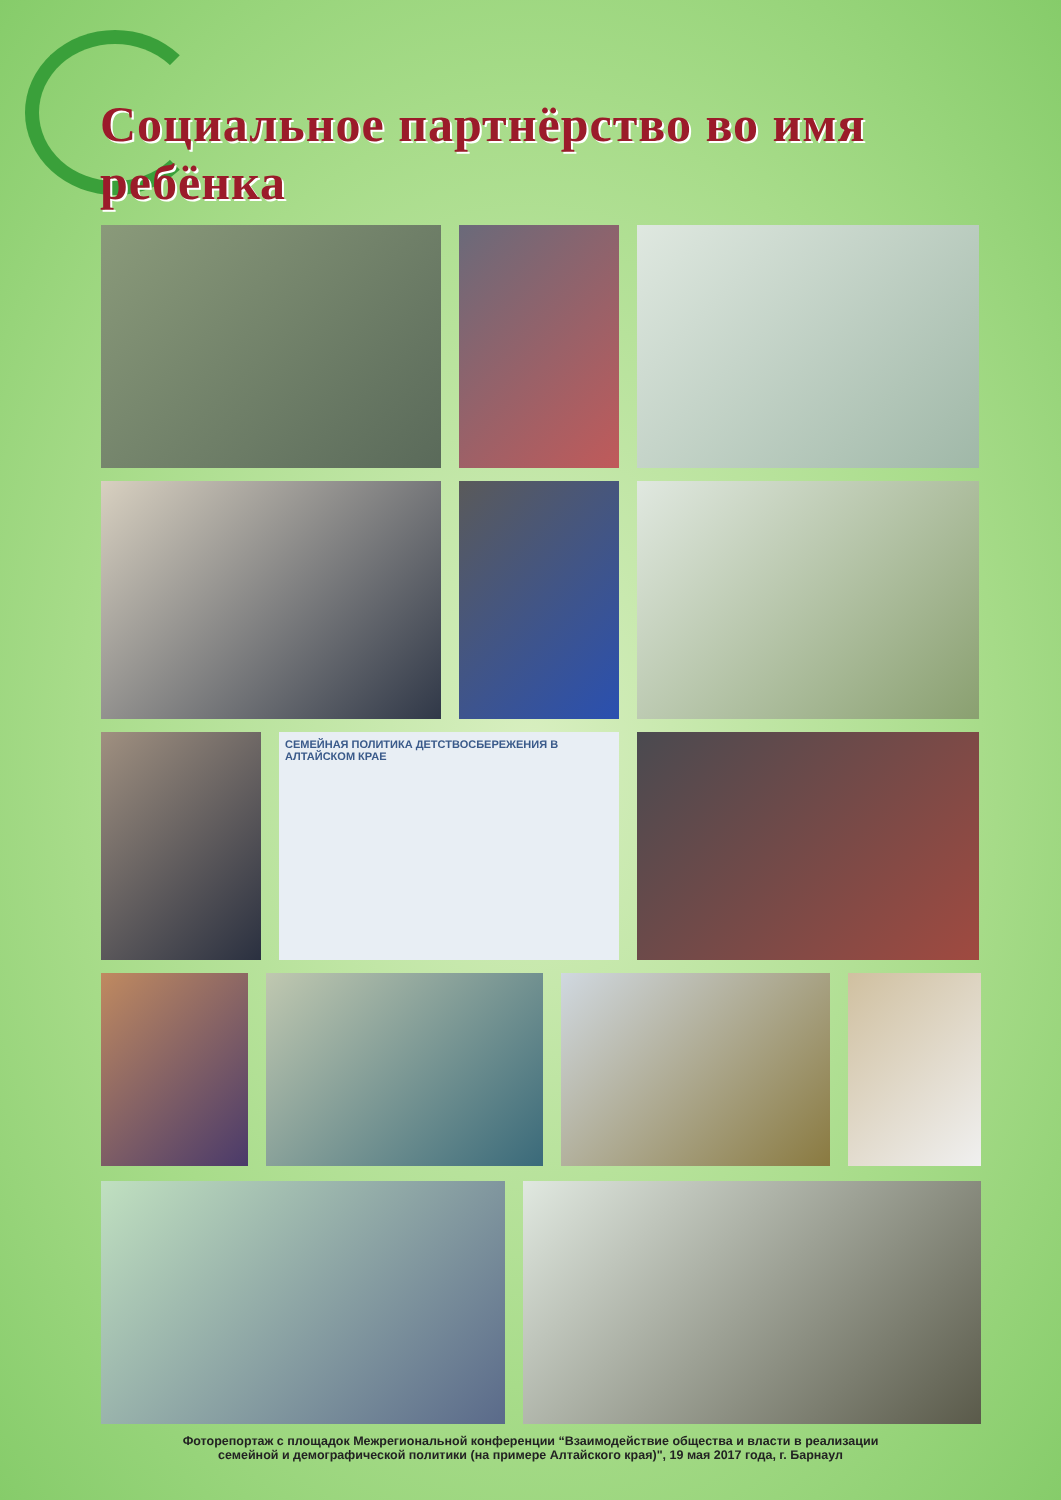Социальное партнёрство во имя ребёнка
СЕМЕЙНАЯ ПОЛИТИКА ДЕТСТВОСБЕРЕЖЕНИЯ В АЛТАЙСКОМ КРАЕ
Фоторепортаж с площадок Межрегиональной конференции “Взаимодействие общества и власти в реализации
семейной и демографической политики (на примере Алтайского края)", 19 мая 2017 года, г. Барнаул